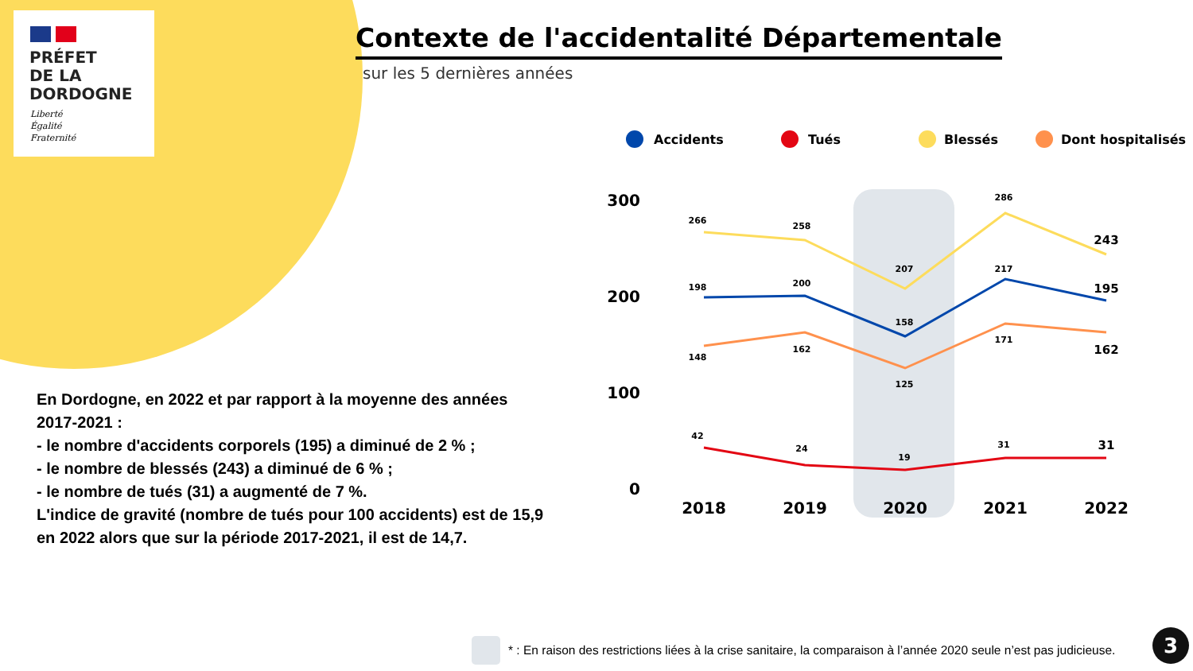PRÉFET
DE LA
DORDOGNE
Liberté
Égalité
Fraternité
Contexte de l'accidentalité Départementale
sur les 5 dernières années
En Dordogne, en 2022 et par rapport à la moyenne des années 2017-2021 :
- le nombre d'accidents corporels (195) a diminué de 2 % ;
- le nombre de blessés (243) a diminué de 6 % ;
- le nombre de tués (31) a augmenté de 7 %.
L'indice de gravité (nombre de tués pour 100 accidents) est de 15,9 en 2022 alors que sur la période 2017-2021, il est de 14,7.
Accidents
Tués
Blessés
Dont hospitalisés
300
200
100
0
2018
2019
2020
2021
2022
266
258
207
286
243
198
200
158
217
195
148
162
125
171
162
42
24
19
31
31
* : En raison des restrictions liées à la crise sanitaire, la comparaison à l’année 2020 seule n’est pas judicieuse.
3